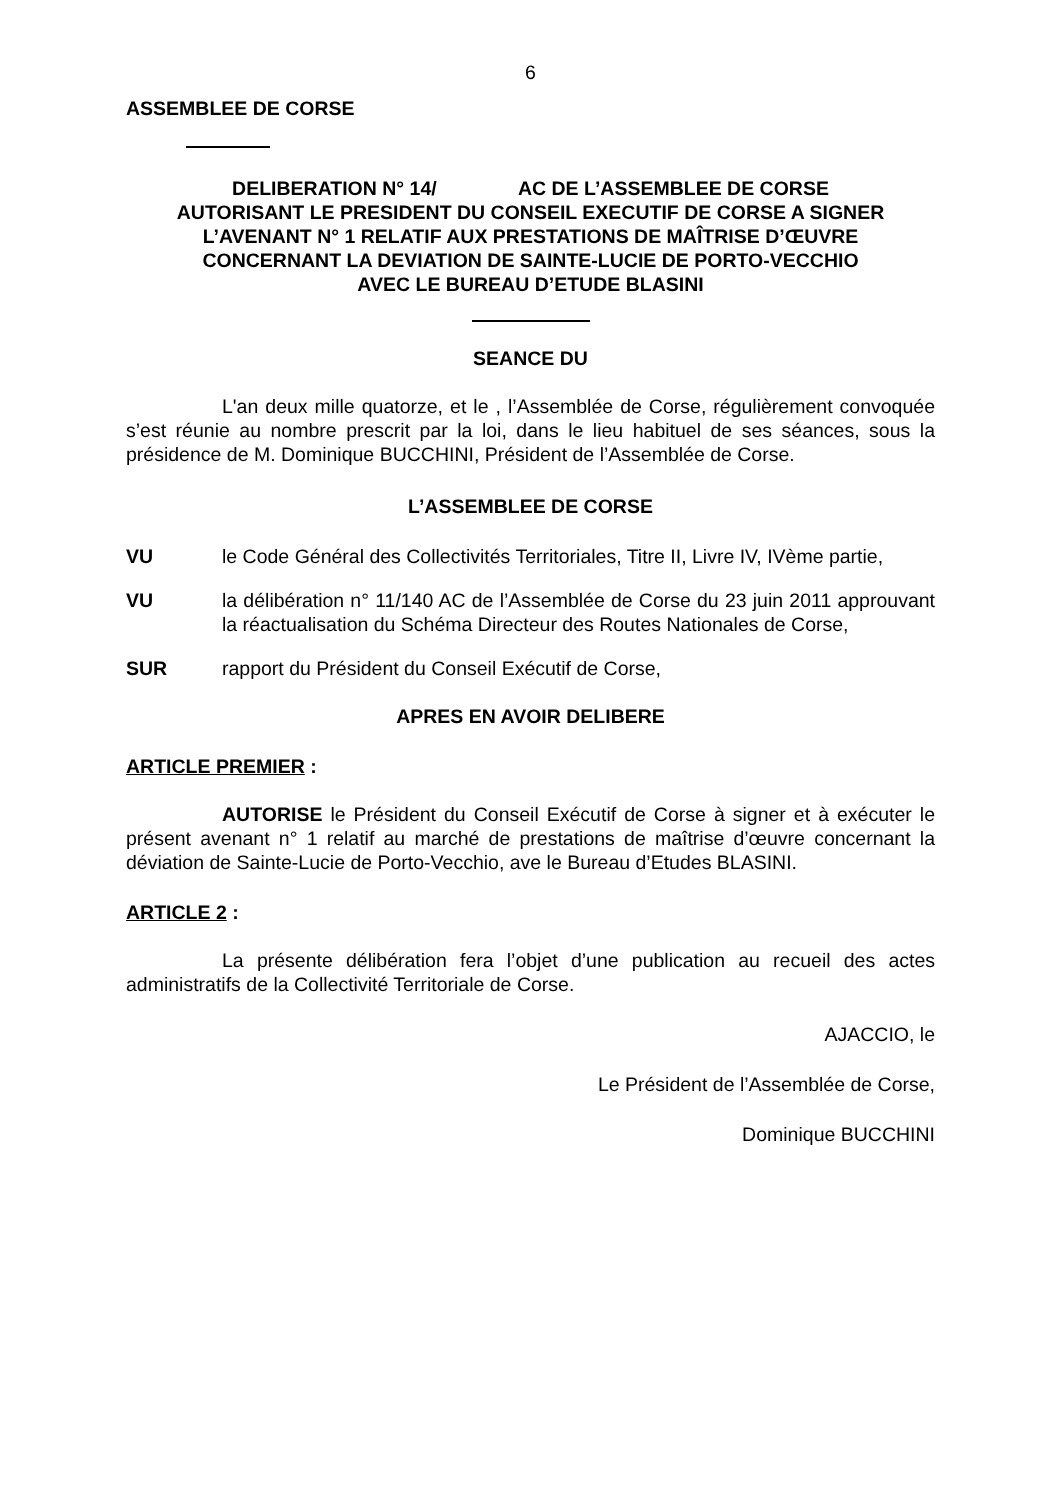6
ASSEMBLEE DE CORSE
DELIBERATION N° 14/ AC DE L’ASSEMBLEE DE CORSE
AUTORISANT LE PRESIDENT DU CONSEIL EXECUTIF DE CORSE A SIGNER
L’AVENANT N° 1 RELATIF AUX PRESTATIONS DE MAÎTRISE D’ŒUVRE
CONCERNANT LA DEVIATION DE SAINTE-LUCIE DE PORTO-VECCHIO
AVEC LE BUREAU D’ETUDE BLASINI
SEANCE DU
L'an deux mille quatorze, et le , l’Assemblée de Corse, régulièrement convoquée s’est réunie au nombre prescrit par la loi, dans le lieu habituel de ses séances, sous la présidence de M. Dominique BUCCHINI, Président de l’Assemblée de Corse.
L’ASSEMBLEE DE CORSE
VU le Code Général des Collectivités Territoriales, Titre II, Livre IV, IVème partie,
VU la délibération n° 11/140 AC de l’Assemblée de Corse du 23 juin 2011 approuvant la réactualisation du Schéma Directeur des Routes Nationales de Corse,
SUR rapport du Président du Conseil Exécutif de Corse,
APRES EN AVOIR DELIBERE
ARTICLE PREMIER :
AUTORISE le Président du Conseil Exécutif de Corse à signer et à exécuter le présent avenant n° 1 relatif au marché de prestations de maîtrise d’œuvre concernant la déviation de Sainte-Lucie de Porto-Vecchio, ave le Bureau d’Etudes BLASINI.
ARTICLE 2 :
La présente délibération fera l’objet d’une publication au recueil des actes administratifs de la Collectivité Territoriale de Corse.
AJACCIO, le
Le Président de l’Assemblée de Corse,
Dominique BUCCHINI